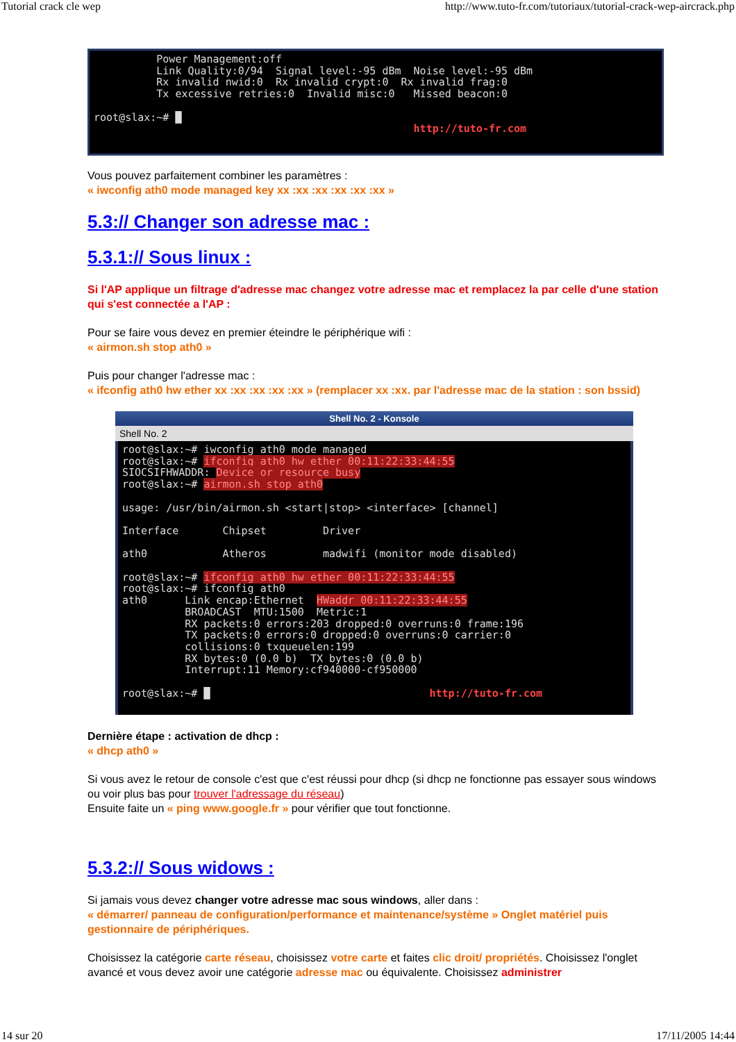Tutorial crack cle wep http://www.tuto-fr.com/tutoriaux/tutorial-crack-wep-aircrack.php
Power Management:off Link Quality:0/94 Signal level:-95 dBm Noise level:-95 dBm Rx invalid nwid:0 Rx invalid crypt:0 Rx invalid frag:0 Tx excessive retries:0 Invalid misc:0 Missed beacon:0 root@slax:~# █ http://tuto-fr.com
Vous pouvez parfaitement combiner les paramètres :
« iwconfig ath0 mode managed key xx :xx :xx :xx :xx :xx »
5.3:// Changer son adresse mac :
5.3.1:// Sous linux :
Si l'AP applique un filtrage d'adresse mac changez votre adresse mac et remplacez la par celle d'une station qui s'est connectée a l'AP :
Pour se faire vous devez en premier éteindre le périphérique wifi :
« airmon.sh stop ath0 »
Puis pour changer l'adresse mac :
« ifconfig ath0 hw ether xx :xx :xx :xx :xx » (remplacer xx :xx. par l'adresse mac de la station : son bssid)
Shell No. 2 - Konsole
Shell No. 2
root@slax:~# iwconfig ath0 mode managed root@slax:~# ifconfig ath0 hw ether 00:11:22:33:44:55 SIOCSIFHWADDR: Device or resource busy root@slax:~# airmon.sh stop ath0 usage: /usr/bin/airmon.sh <start|stop> <interface> [channel] Interface Chipset Driver ath0 Atheros madwifi (monitor mode disabled) root@slax:~# ifconfig ath0 hw ether 00:11:22:33:44:55 root@slax:~# ifconfig ath0 ath0 Link encap:Ethernet HWaddr 00:11:22:33:44:55 BROADCAST MTU:1500 Metric:1 RX packets:0 errors:203 dropped:0 overruns:0 frame:196 TX packets:0 errors:0 dropped:0 overruns:0 carrier:0 collisions:0 txqueuelen:199 RX bytes:0 (0.0 b) TX bytes:0 (0.0 b) Interrupt:11 Memory:cf940000-cf950000 root@slax:~# █ http://tuto-fr.com
Dernière étape : activation de dhcp :
« dhcp ath0 »
Si vous avez le retour de console c'est que c'est réussi pour dhcp (si dhcp ne fonctionne pas essayer sous windows ou voir plus bas pour trouver l'adressage du réseau)
Ensuite faite un « ping www.google.fr » pour vérifier que tout fonctionne.
5.3.2:// Sous widows :
Si jamais vous devez changer votre adresse mac sous windows, aller dans :
« démarrer/ panneau de configuration/performance et maintenance/système » Onglet matériel puis gestionnaire de périphériques.
Choisissez la catégorie carte réseau, choisissez votre carte et faites clic droit/ propriétés. Choisissez l'onglet avancé et vous devez avoir une catégorie adresse mac ou équivalente. Choisissez administrer
14 sur 20 17/11/2005 14:44